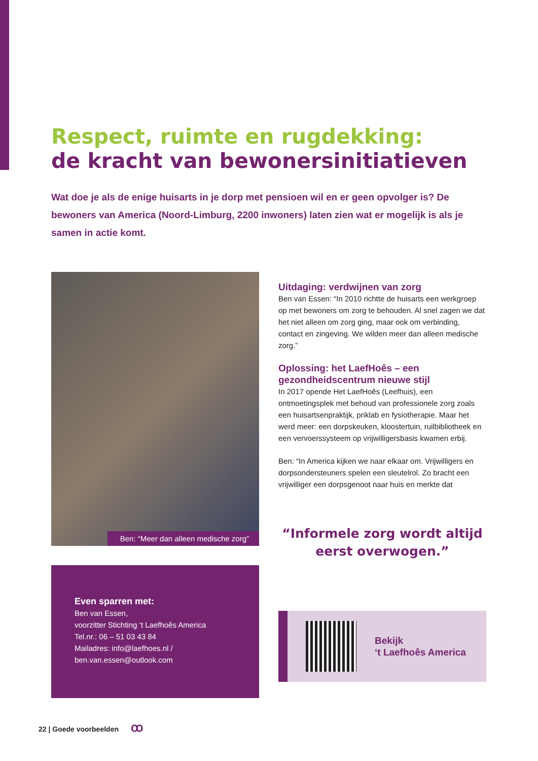Respect, ruimte en rugdekking:
de kracht van bewonersinitiatieven
Wat doe je als de enige huisarts in je dorp met pensioen wil en er geen opvolger is? De bewoners van America (Noord-Limburg, 2200 inwoners) laten zien wat er mogelijk is als je samen in actie komt.
Ben: “Meer dan alleen medische zorg”
Even sparren met:
Ben van Essen,
voorzitter Stichting ‘t Laefhoês America
Tel.nr.: 06 – 51 03 43 84
Mailadres: info@laefhoes.nl /
ben.van.essen@outlook.com
Uitdaging: verdwijnen van zorg
Ben van Essen: “In 2010 richtte de huisarts een werkgroep op met bewoners om zorg te behouden. Al snel zagen we dat het niet alleen om zorg ging, maar ook om verbinding, contact en zingeving. We wilden meer dan alleen medische zorg.”
Oplossing: het LaefHoês – een gezondheidscentrum nieuwe stijl
In 2017 opende Het LaefHoês (Leefhuis), een ontmoetingsplek met behoud van professionele zorg zoals een huisartsenpraktijk, priklab en fysiotherapie. Maar het werd meer: een dorpskeuken, kloostertuin, ruilbibliotheek en een vervoerssysteem op vrijwilligersbasis kwamen erbij.
Ben: “In America kijken we naar elkaar om. Vrijwilligers en dorpsondersteuners spelen een sleutelrol. Zo bracht een vrijwilliger een dorpsgenoot naar huis en merkte dat
“Informele zorg wordt altijd eerst overwogen.”
Bekijk
‘t Laefhoês America
22 | Goede voorbeelden ꝏ